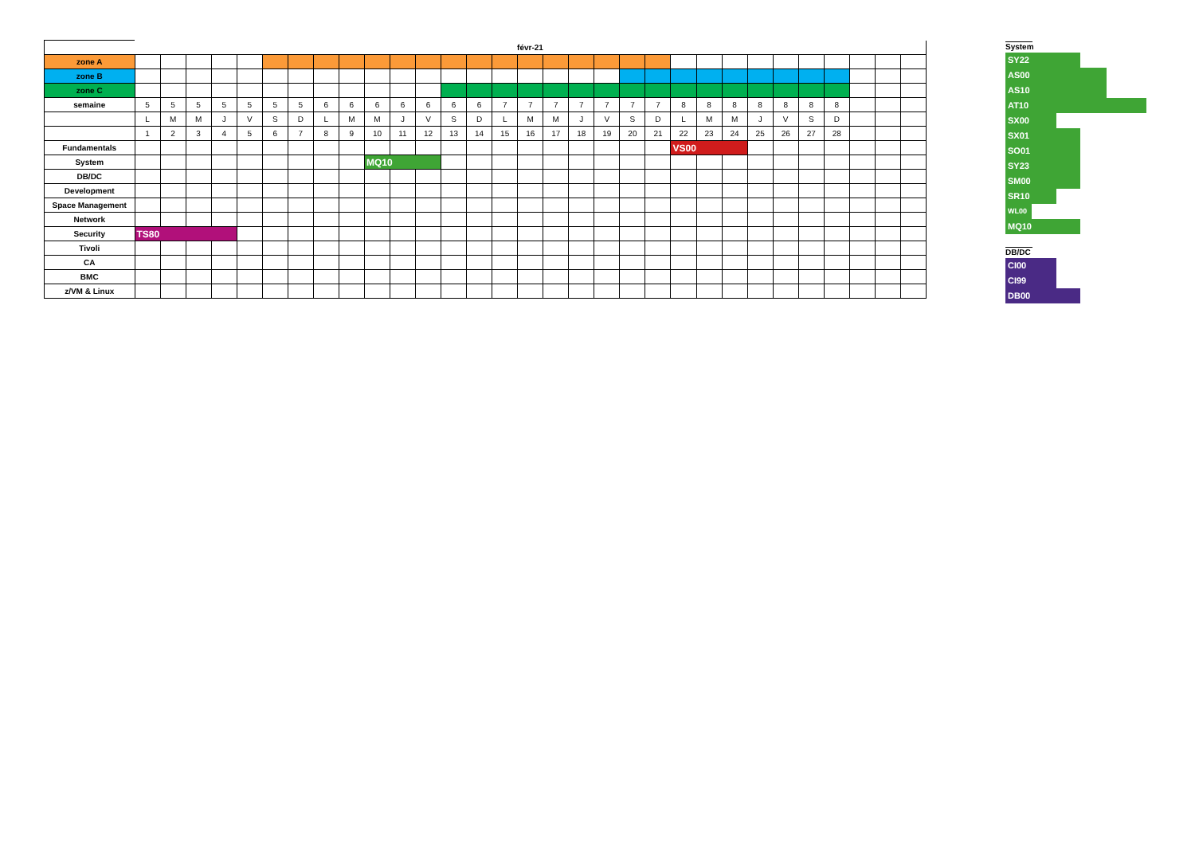| | févr-21 | | | | | | | | | | | | | | | | | | | | | | | | | | | | | | |
| --- | --- | --- | --- | --- | --- | --- | --- | --- | --- | --- | --- | --- | --- | --- | --- | --- | --- | --- | --- | --- | --- | --- | --- | --- | --- | --- | --- | --- | --- | --- | --- |
| zone A | | | | | | | | | | | | | | | | | | | | | | | | | | | | | | | |
| zone B | | | | | | | | | | | | | | | | | | | | | | | | | | | | | | | |
| zone C | | | | | | | | | | | | | | | | | | | | | | | | | | | | | | | |
| semaine | 5 | 5 | 5 | 5 | 5 | 5 | 5 | 6 | 6 | 6 | 6 | 6 | 6 | 6 | 7 | 7 | 7 | 7 | 7 | 7 | 7 | 8 | 8 | 8 | 8 | 8 | 8 | 8 | | | |
| | L | M | M | J | V | S | D | L | M | M | J | V | S | D | L | M | M | J | V | S | D | L | M | M | J | V | S | D | | | |
| | 1 | 2 | 3 | 4 | 5 | 6 | 7 | 8 | 9 | 10 | 11 | 12 | 13 | 14 | 15 | 16 | 17 | 18 | 19 | 20 | 21 | 22 | 23 | 24 | 25 | 26 | 27 | 28 | | | |
| Fundamentals | | | | | | | | | | | | | | | | | | | | | | VS00 | | | | | | | | | |
| System | | | | | | | | | | MQ10 | | | | | | | | | | | | | | | | | | | | | |
| DB/DC | | | | | | | | | | | | | | | | | | | | | | | | | | | | | | | |
| Development | | | | | | | | | | | | | | | | | | | | | | | | | | | | | | | |
| Space Management | | | | | | | | | | | | | | | | | | | | | | | | | | | | | | | |
| Network | | | | | | | | | | | | | | | | | | | | | | | | | | | | | | | |
| Security | TS80 | | | | | | | | | | | | | | | | | | | | | | | | | | | | | | |
| Tivoli | | | | | | | | | | | | | | | | | | | | | | | | | | | | | | | |
| CA | | | | | | | | | | | | | | | | | | | | | | | | | | | | | | | |
| BMC | | | | | | | | | | | | | | | | | | | | | | | | | | | | | | | |
| z/VM & Linux | | | | | | | | | | | | | | | | | | | | | | | | | | | | | | | |
System
SY22
AS00
AS10
AT10
SX00
SX01
SO01
SY23
SM00
SR10
WL00
MQ10
DB/DC
CI00
CI99
DB00